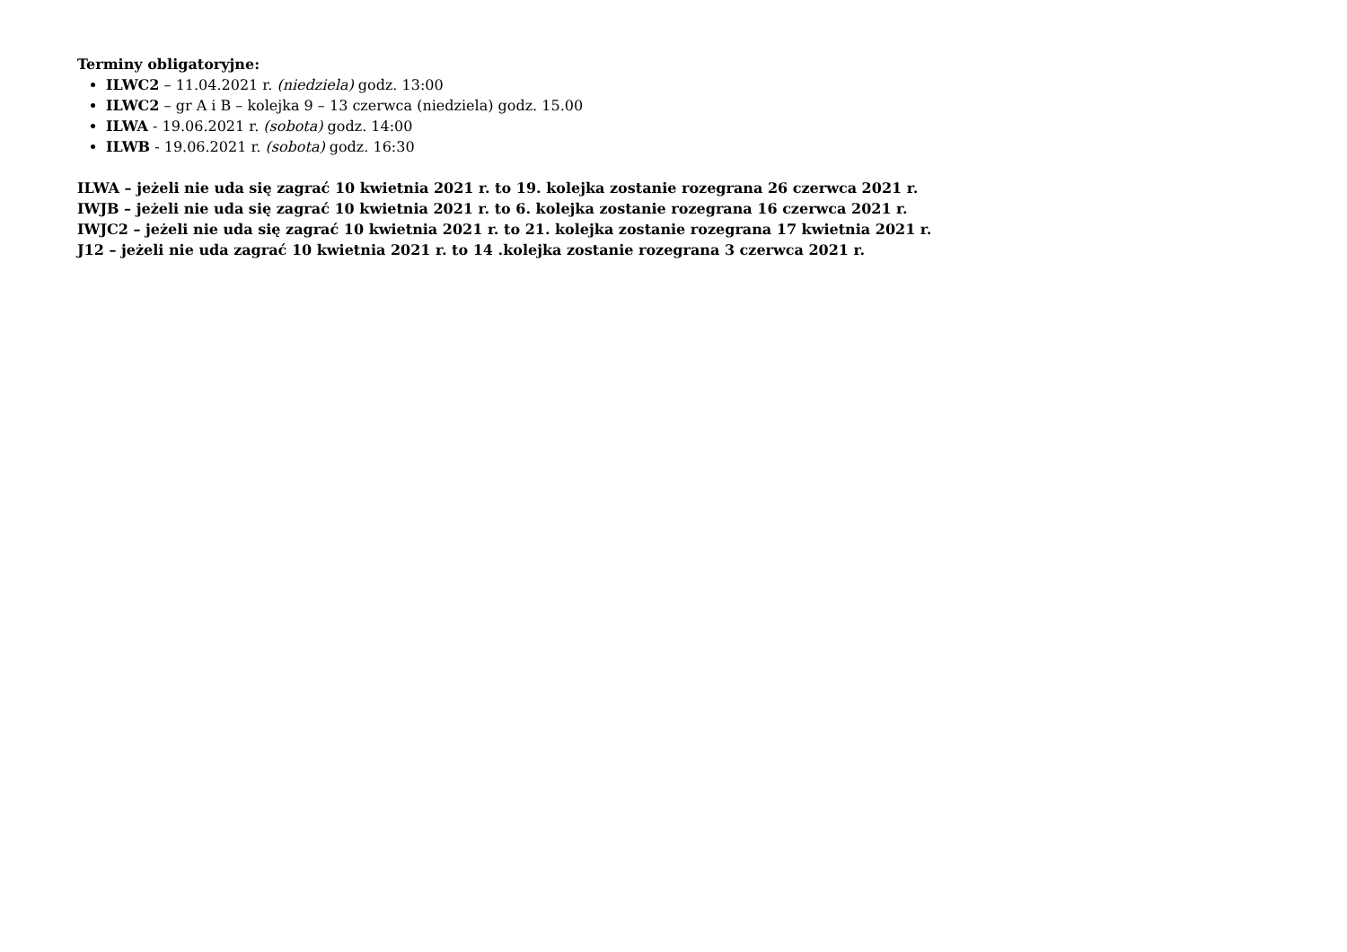Terminy obligatoryjne:
ILWC2 – 11.04.2021 r. (niedziela) godz. 13:00
ILWC2 – gr A i B – kolejka 9 – 13 czerwca (niedziela) godz. 15.00
ILWA - 19.06.2021 r. (sobota) godz. 14:00
ILWB - 19.06.2021 r. (sobota) godz. 16:30
ILWA – jeżeli nie uda się zagrać 10 kwietnia 2021 r. to 19. kolejka zostanie rozegrana 26 czerwca 2021 r.
IWJB – jeżeli nie uda się zagrać 10 kwietnia 2021 r. to 6. kolejka zostanie rozegrana 16 czerwca 2021 r.
IWJC2 – jeżeli nie uda się zagrać 10 kwietnia 2021 r. to 21. kolejka zostanie rozegrana 17 kwietnia 2021 r.
J12 – jeżeli nie uda zagrać 10 kwietnia 2021 r. to 14 .kolejka zostanie rozegrana 3 czerwca 2021 r.